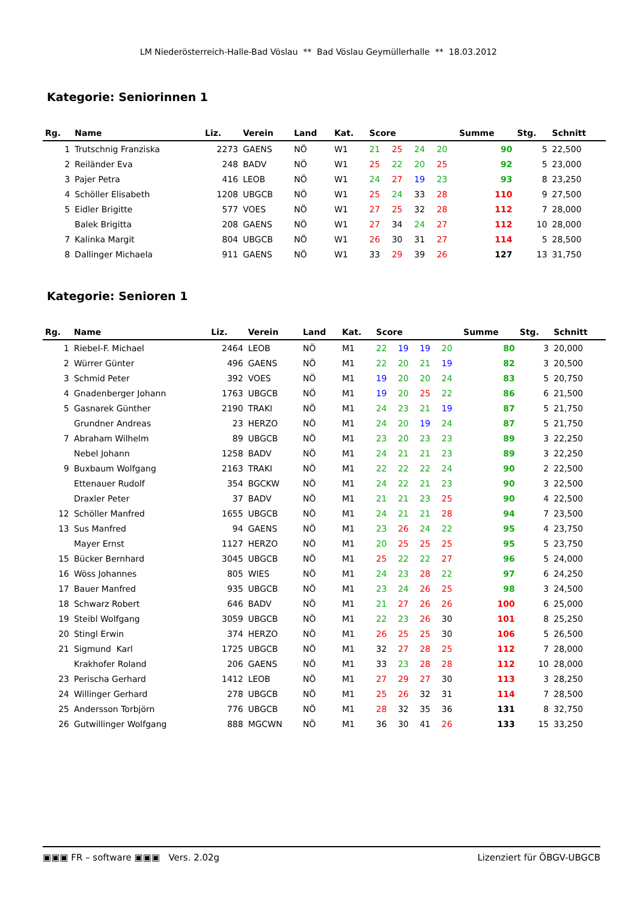LM Niederösterreich-Halle-Bad Vöslau ** Bad Vöslau Geymüllerhalle ** 18.03.2012
Kategorie: Seniorinnen 1
| Rg. | Name | Liz. | Verein | Land | Kat. | Score | | | | Summe | Stg. | Schnitt |
| --- | --- | --- | --- | --- | --- | --- | --- | --- | --- | --- | --- | --- |
| 1 | Trutschnig Franziska | 2273 | GAENS | NÖ | W1 | 21 | 25 | 24 | 20 | 90 | 5 | 22,500 |
| 2 | Reiländer Eva | 248 | BADV | NÖ | W1 | 25 | 22 | 20 | 25 | 92 | 5 | 23,000 |
| 3 | Pajer Petra | 416 | LEOB | NÖ | W1 | 24 | 27 | 19 | 23 | 93 | 8 | 23,250 |
| 4 | Schöller Elisabeth | 1208 | UBGCB | NÖ | W1 | 25 | 24 | 33 | 28 | 110 | 9 | 27,500 |
| 5 | Eidler Brigitte | 577 | VOES | NÖ | W1 | 27 | 25 | 32 | 28 | 112 | 7 | 28,000 |
| | Balek Brigitta | 208 | GAENS | NÖ | W1 | 27 | 34 | 24 | 27 | 112 | 10 | 28,000 |
| 7 | Kalinka Margit | 804 | UBGCB | NÖ | W1 | 26 | 30 | 31 | 27 | 114 | 5 | 28,500 |
| 8 | Dallinger Michaela | 911 | GAENS | NÖ | W1 | 33 | 29 | 39 | 26 | 127 | 13 | 31,750 |
Kategorie: Senioren 1
| Rg. | Name | Liz. | Verein | Land | Kat. | Score | | | | Summe | Stg. | Schnitt |
| --- | --- | --- | --- | --- | --- | --- | --- | --- | --- | --- | --- | --- |
| 1 | Riebel-F. Michael | 2464 | LEOB | NÖ | M1 | 22 | 19 | 19 | 20 | 80 | 3 | 20,000 |
| 2 | Würrer Günter | 496 | GAENS | NÖ | M1 | 22 | 20 | 21 | 19 | 82 | 3 | 20,500 |
| 3 | Schmid Peter | 392 | VOES | NÖ | M1 | 19 | 20 | 20 | 24 | 83 | 5 | 20,750 |
| 4 | Gnadenberger Johann | 1763 | UBGCB | NÖ | M1 | 19 | 20 | 25 | 22 | 86 | 6 | 21,500 |
| 5 | Gasnarek Günther | 2190 | TRAKI | NÖ | M1 | 24 | 23 | 21 | 19 | 87 | 5 | 21,750 |
| | Grundner Andreas | 23 | HERZO | NÖ | M1 | 24 | 20 | 19 | 24 | 87 | 5 | 21,750 |
| 7 | Abraham Wilhelm | 89 | UBGCB | NÖ | M1 | 23 | 20 | 23 | 23 | 89 | 3 | 22,250 |
| | Nebel Johann | 1258 | BADV | NÖ | M1 | 24 | 21 | 21 | 23 | 89 | 3 | 22,250 |
| 9 | Buxbaum Wolfgang | 2163 | TRAKI | NÖ | M1 | 22 | 22 | 22 | 24 | 90 | 2 | 22,500 |
| | Ettenauer Rudolf | 354 | BGCKW | NÖ | M1 | 24 | 22 | 21 | 23 | 90 | 3 | 22,500 |
| | Draxler Peter | 37 | BADV | NÖ | M1 | 21 | 21 | 23 | 25 | 90 | 4 | 22,500 |
| 12 | Schöller Manfred | 1655 | UBGCB | NÖ | M1 | 24 | 21 | 21 | 28 | 94 | 7 | 23,500 |
| 13 | Sus Manfred | 94 | GAENS | NÖ | M1 | 23 | 26 | 24 | 22 | 95 | 4 | 23,750 |
| | Mayer Ernst | 1127 | HERZO | NÖ | M1 | 20 | 25 | 25 | 25 | 95 | 5 | 23,750 |
| 15 | Bücker Bernhard | 3045 | UBGCB | NÖ | M1 | 25 | 22 | 22 | 27 | 96 | 5 | 24,000 |
| 16 | Wöss Johannes | 805 | WIES | NÖ | M1 | 24 | 23 | 28 | 22 | 97 | 6 | 24,250 |
| 17 | Bauer Manfred | 935 | UBGCB | NÖ | M1 | 23 | 24 | 26 | 25 | 98 | 3 | 24,500 |
| 18 | Schwarz Robert | 646 | BADV | NÖ | M1 | 21 | 27 | 26 | 26 | 100 | 6 | 25,000 |
| 19 | Steibl Wolfgang | 3059 | UBGCB | NÖ | M1 | 22 | 23 | 26 | 30 | 101 | 8 | 25,250 |
| 20 | Stingl Erwin | 374 | HERZO | NÖ | M1 | 26 | 25 | 25 | 30 | 106 | 5 | 26,500 |
| 21 | Sigmund Karl | 1725 | UBGCB | NÖ | M1 | 32 | 27 | 28 | 25 | 112 | 7 | 28,000 |
| | Krakhofer Roland | 206 | GAENS | NÖ | M1 | 33 | 23 | 28 | 28 | 112 | 10 | 28,000 |
| 23 | Perischa Gerhard | 1412 | LEOB | NÖ | M1 | 27 | 29 | 27 | 30 | 113 | 3 | 28,250 |
| 24 | Willinger Gerhard | 278 | UBGCB | NÖ | M1 | 25 | 26 | 32 | 31 | 114 | 7 | 28,500 |
| 25 | Andersson Torbjörn | 776 | UBGCB | NÖ | M1 | 28 | 32 | 35 | 36 | 131 | 8 | 32,750 |
| 26 | Gutwillinger Wolfgang | 888 | MGCWN | NÖ | M1 | 36 | 30 | 41 | 26 | 133 | 15 | 33,250 |
▣▣▣ FR – software ▣▣▣ Vers. 2.02g Lizenziert für ÖBGV-UBGCB